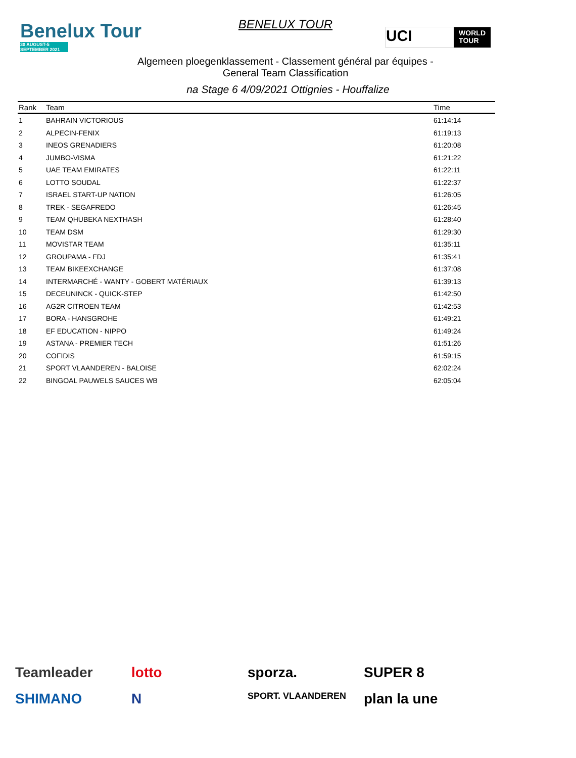Benelux Tour
30 AUGUST-5 SEPTEMBER 2021
BENELUX TOUR
UCI WORLD
TOUR
Algemeen ploegenklassement - Classement général par équipes -
General Team Classification
na Stage 6 4/09/2021 Ottignies - Houffalize
| Rank | Team | Time |
| --- | --- | --- |
| 1 | BAHRAIN VICTORIOUS | 61:14:14 |
| 2 | ALPECIN-FENIX | 61:19:13 |
| 3 | INEOS GRENADIERS | 61:20:08 |
| 4 | JUMBO-VISMA | 61:21:22 |
| 5 | UAE TEAM EMIRATES | 61:22:11 |
| 6 | LOTTO SOUDAL | 61:22:37 |
| 7 | ISRAEL START-UP NATION | 61:26:05 |
| 8 | TREK - SEGAFREDO | 61:26:45 |
| 9 | TEAM QHUBEKA NEXTHASH | 61:28:40 |
| 10 | TEAM DSM | 61:29:30 |
| 11 | MOVISTAR TEAM | 61:35:11 |
| 12 | GROUPAMA - FDJ | 61:35:41 |
| 13 | TEAM BIKEEXCHANGE | 61:37:08 |
| 14 | INTERMARCHÉ - WANTY - GOBERT MATÉRIAUX | 61:39:13 |
| 15 | DECEUNINCK - QUICK-STEP | 61:42:50 |
| 16 | AG2R CITROEN TEAM | 61:42:53 |
| 17 | BORA - HANSGROHE | 61:49:21 |
| 18 | EF EDUCATION - NIPPO | 61:49:24 |
| 19 | ASTANA - PREMIER TECH | 61:51:26 |
| 20 | COFIDIS | 61:59:15 |
| 21 | SPORT VLAANDEREN - BALOISE | 62:02:24 |
| 22 | BINGOAL PAUWELS SAUCES WB | 62:05:04 |
Teamleader
lotto
sporza.
SUPER 8
SHIMANO
N
SPORT. VLAANDEREN
plan la une